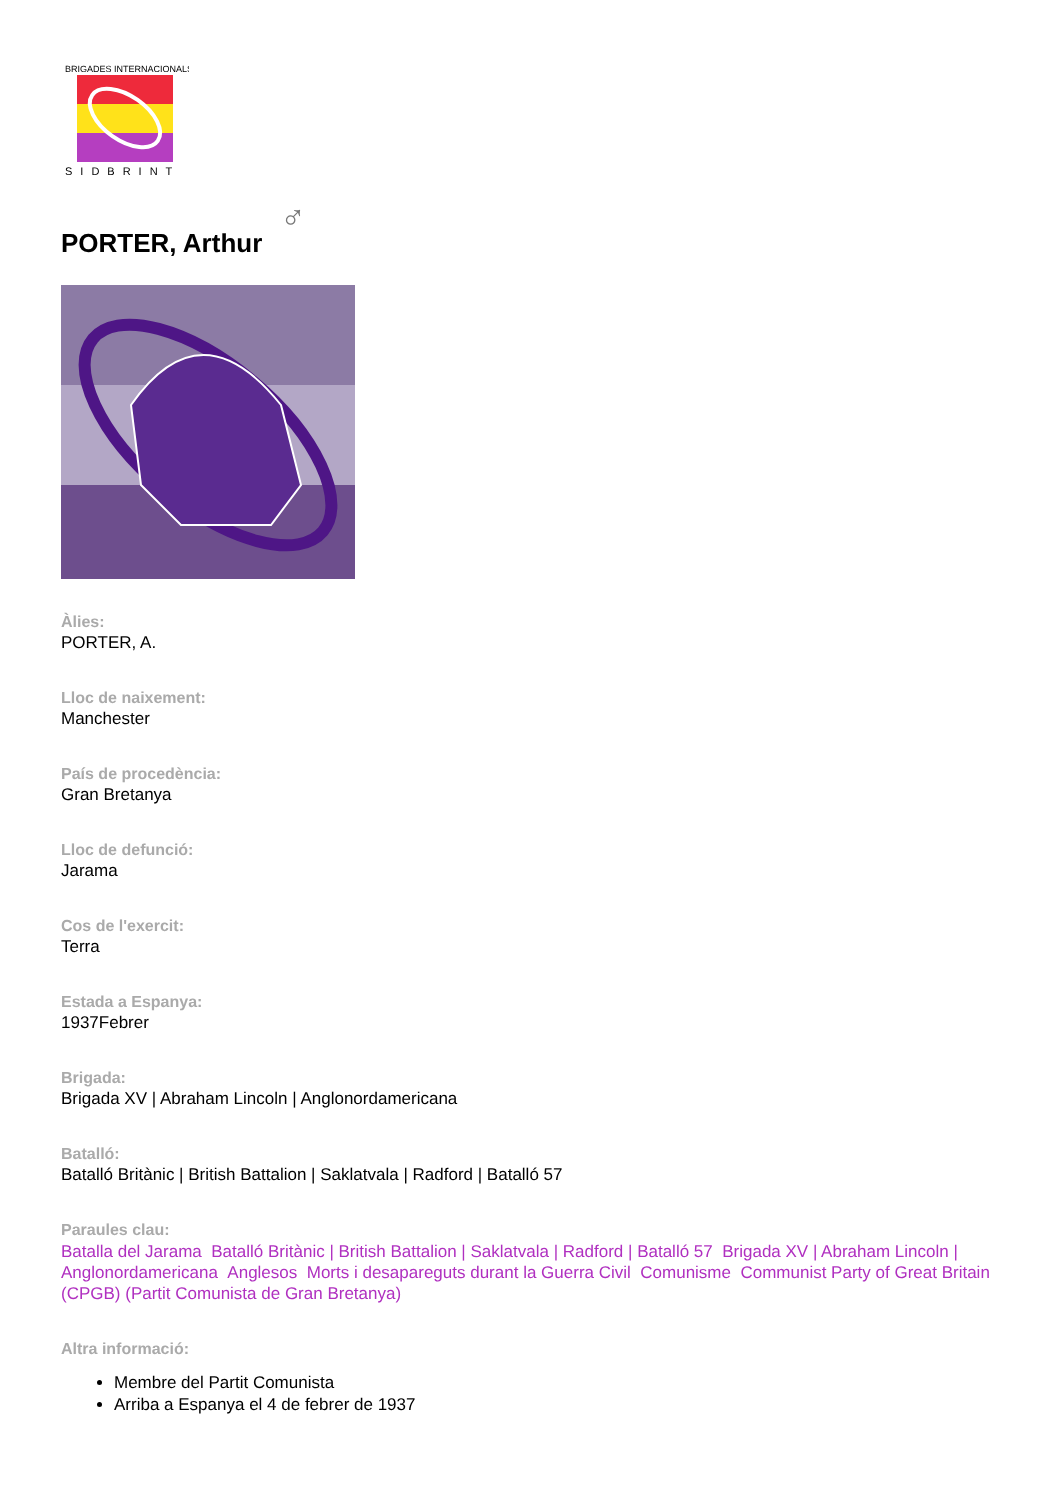BRIGADES INTERNACIONALS
SIDBRINT
PORTER, Arthur ♂
Àlies:
PORTER, A.
Lloc de naixement:
Manchester
País de procedència:
Gran Bretanya
Lloc de defunció:
Jarama
Cos de l'exercit:
Terra
Estada a Espanya:
1937Febrer
Brigada:
Brigada XV | Abraham Lincoln | Anglonordamericana
Batalló:
Batalló Britànic | British Battalion | Saklatvala | Radford | Batalló 57
Paraules clau:
Batalla del Jarama Batalló Britànic | British Battalion | Saklatvala | Radford | Batalló 57 Brigada XV | Abraham Lincoln | Anglonordamericana Anglesos Morts i desapareguts durant la Guerra Civil Comunisme Communist Party of Great Britain (CPGB) (Partit Comunista de Gran Bretanya)
Altra informació:
Membre del Partit Comunista
Arriba a Espanya el 4 de febrer de 1937